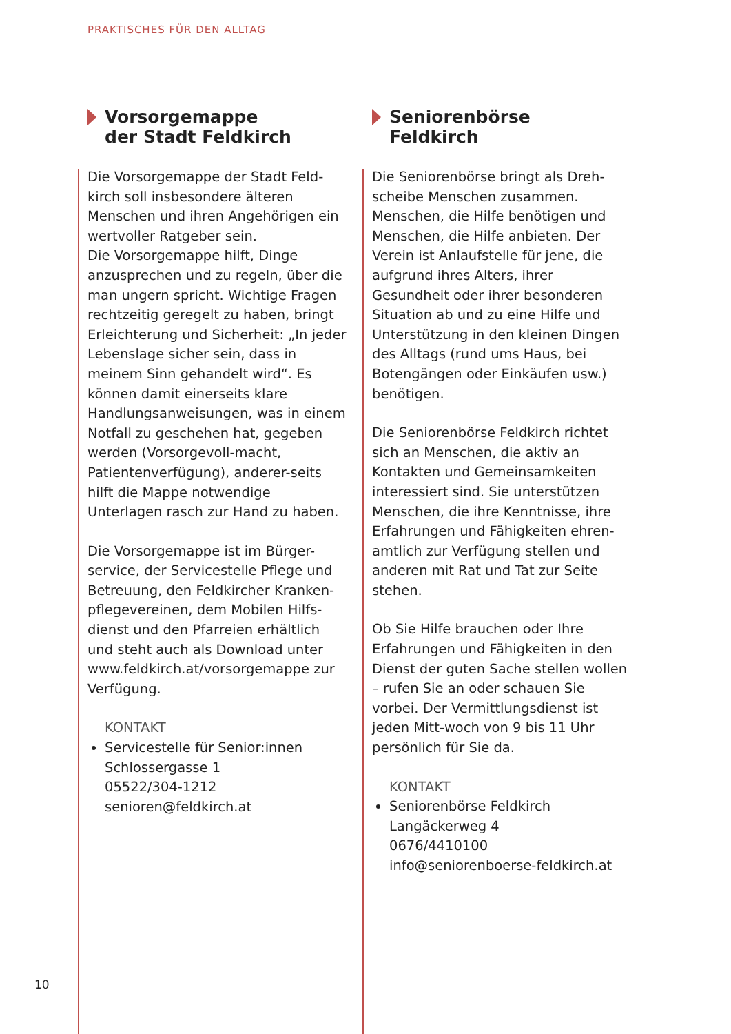PRAKTISCHES FÜR DEN ALLTAG
Vorsorgemappe
der Stadt Feldkirch
Die Vorsorgemappe der Stadt Feld-kirch soll insbesondere älteren Menschen und ihren Angehörigen ein wertvoller Ratgeber sein.
Die Vorsorgemappe hilft, Dinge anzusprechen und zu regeln, über die man ungern spricht. Wichtige Fragen rechtzeitig geregelt zu haben, bringt Erleichterung und Sicherheit: „In jeder Lebenslage sicher sein, dass in meinem Sinn gehandelt wird“. Es können damit einerseits klare Handlungsanweisungen, was in einem Notfall zu geschehen hat, gegeben werden (Vorsorgevoll-macht, Patientenverfügung), anderer-seits hilft die Mappe notwendige Unterlagen rasch zur Hand zu haben.
Die Vorsorgemappe ist im Bürger-service, der Servicestelle Pflege und Betreuung, den Feldkircher Kranken-pflegevereinen, dem Mobilen Hilfs-dienst und den Pfarreien erhältlich und steht auch als Download unter www.feldkirch.at/vorsorgemappe zur Verfügung.
KONTAKT
Servicestelle für Senior:innen
Schlossergasse 1
05522/304-1212
senioren@feldkirch.at
Seniorenbörse
Feldkirch
Die Seniorenbörse bringt als Dreh-scheibe Menschen zusammen. Menschen, die Hilfe benötigen und Menschen, die Hilfe anbieten. Der Verein ist Anlaufstelle für jene, die aufgrund ihres Alters, ihrer Gesundheit oder ihrer besonderen Situation ab und zu eine Hilfe und Unterstützung in den kleinen Dingen des Alltags (rund ums Haus, bei Botengängen oder Einkäufen usw.) benötigen.
Die Seniorenbörse Feldkirch richtet sich an Menschen, die aktiv an Kontakten und Gemeinsamkeiten interessiert sind. Sie unterstützen Menschen, die ihre Kenntnisse, ihre Erfahrungen und Fähigkeiten ehren-amtlich zur Verfügung stellen und anderen mit Rat und Tat zur Seite stehen.
Ob Sie Hilfe brauchen oder Ihre Erfahrungen und Fähigkeiten in den Dienst der guten Sache stellen wollen – rufen Sie an oder schauen Sie vorbei. Der Vermittlungsdienst ist jeden Mitt-woch von 9 bis 11 Uhr persönlich für Sie da.
KONTAKT
Seniorenbörse Feldkirch
Langäckerweg 4
0676/4410100
info@seniorenboerse-feldkirch.at
10